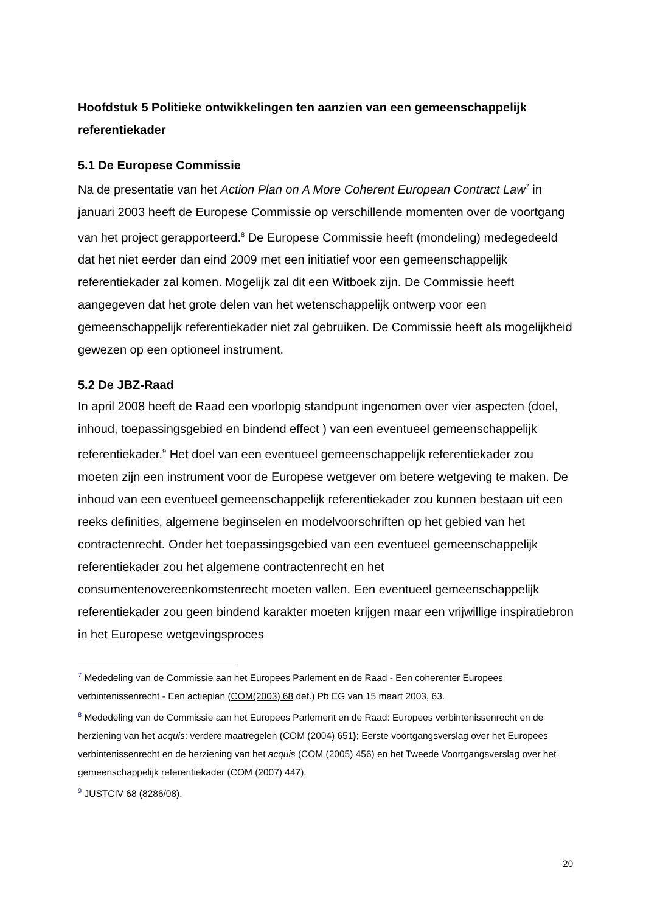Hoofdstuk 5 Politieke ontwikkelingen ten aanzien van een gemeenschappelijk referentiekader
5.1 De Europese Commissie
Na de presentatie van het Action Plan on A More Coherent European Contract Law<sup>7</sup> in januari 2003 heeft de Europese Commissie op verschillende momenten over de voortgang van het project gerapporteerd.<sup>8</sup> De Europese Commissie heeft (mondeling) medegedeeld dat het niet eerder dan eind 2009 met een initiatief voor een gemeenschappelijk referentiekader zal komen. Mogelijk zal dit een Witboek zijn. De Commissie heeft aangegeven dat het grote delen van het wetenschappelijk ontwerp voor een gemeenschappelijk referentiekader niet zal gebruiken. De Commissie heeft als mogelijkheid gewezen op een optioneel instrument.
5.2 De JBZ-Raad
In april 2008 heeft de Raad een voorlopig standpunt ingenomen over vier aspecten (doel, inhoud, toepassingsgebied en bindend effect ) van een eventueel gemeenschappelijk referentiekader.<sup>9</sup> Het doel van een eventueel gemeenschappelijk referentiekader zou moeten zijn een instrument voor de Europese wetgever om betere wetgeving te maken. De inhoud van een eventueel gemeenschappelijk referentiekader zou kunnen bestaan uit een reeks definities, algemene beginselen en modelvoorschriften op het gebied van het contractenrecht. Onder het toepassingsgebied van een eventueel gemeenschappelijk referentiekader zou het algemene contractenrecht en het consumentenovereenkomstenrecht moeten vallen. Een eventueel gemeenschappelijk referentiekader zou geen bindend karakter moeten krijgen maar een vrijwillige inspiratiebron in het Europese wetgevingsproces
<sup>7</sup> Mededeling van de Commissie aan het Europees Parlement en de Raad - Een coherenter Europees verbintenissenrecht - Een actieplan (COM(2003) 68 def.) Pb EG van 15 maart 2003, 63.
<sup>8</sup> Mededeling van de Commissie aan het Europees Parlement en de Raad: Europees verbintenissenrecht en de herziening van het acquis: verdere maatregelen (COM (2004) 651); Eerste voortgangsverslag over het Europees verbintenissenrecht en de herziening van het acquis (COM (2005) 456) en het Tweede Voortgangsverslag over het gemeenschappelijk referentiekader (COM (2007) 447).
<sup>9</sup> JUSTCIV 68 (8286/08).
20